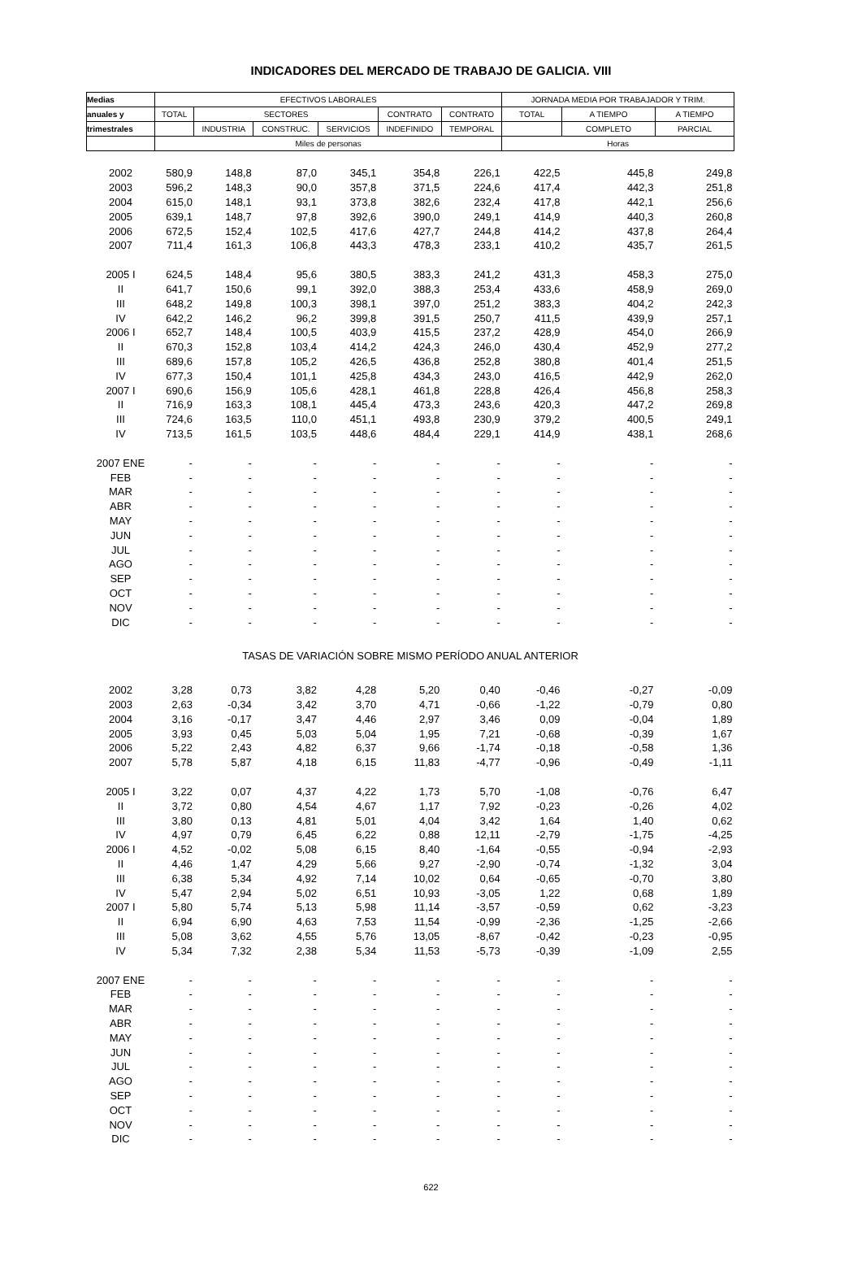INDICADORES DEL MERCADO DE TRABAJO DE GALICIA. VIII
| Medias | EFECTIVOS LABORALES | | | | | | JORNADA MEDIA POR TRABAJADOR Y TRIM. | | |
| --- | --- | --- | --- | --- | --- | --- | --- | --- | --- |
| anuales y | TOTAL | SECTORES | | | CONTRATO | CONTRATO | TOTAL | A TIEMPO | A TIEMPO |
| trimestrales | | INDUSTRIA | CONSTRUC. | SERVICIOS | INDEFINIDO | TEMPORAL | | COMPLETO | PARCIAL |
| | Miles de personas | | | | | | Horas | | |
| 2002 | 580,9 | 148,8 | 87,0 | 345,1 | 354,8 | 226,1 | 422,5 | 445,8 | 249,8 |
| 2003 | 596,2 | 148,3 | 90,0 | 357,8 | 371,5 | 224,6 | 417,4 | 442,3 | 251,8 |
| 2004 | 615,0 | 148,1 | 93,1 | 373,8 | 382,6 | 232,4 | 417,8 | 442,1 | 256,6 |
| 2005 | 639,1 | 148,7 | 97,8 | 392,6 | 390,0 | 249,1 | 414,9 | 440,3 | 260,8 |
| 2006 | 672,5 | 152,4 | 102,5 | 417,6 | 427,7 | 244,8 | 414,2 | 437,8 | 264,4 |
| 2007 | 711,4 | 161,3 | 106,8 | 443,3 | 478,3 | 233,1 | 410,2 | 435,7 | 261,5 |
| 2005 I | 624,5 | 148,4 | 95,6 | 380,5 | 383,3 | 241,2 | 431,3 | 458,3 | 275,0 |
| II | 641,7 | 150,6 | 99,1 | 392,0 | 388,3 | 253,4 | 433,6 | 458,9 | 269,0 |
| III | 648,2 | 149,8 | 100,3 | 398,1 | 397,0 | 251,2 | 383,3 | 404,2 | 242,3 |
| IV | 642,2 | 146,2 | 96,2 | 399,8 | 391,5 | 250,7 | 411,5 | 439,9 | 257,1 |
| 2006 I | 652,7 | 148,4 | 100,5 | 403,9 | 415,5 | 237,2 | 428,9 | 454,0 | 266,9 |
| II | 670,3 | 152,8 | 103,4 | 414,2 | 424,3 | 246,0 | 430,4 | 452,9 | 277,2 |
| III | 689,6 | 157,8 | 105,2 | 426,5 | 436,8 | 252,8 | 380,8 | 401,4 | 251,5 |
| IV | 677,3 | 150,4 | 101,1 | 425,8 | 434,3 | 243,0 | 416,5 | 442,9 | 262,0 |
| 2007 I | 690,6 | 156,9 | 105,6 | 428,1 | 461,8 | 228,8 | 426,4 | 456,8 | 258,3 |
| II | 716,9 | 163,3 | 108,1 | 445,4 | 473,3 | 243,6 | 420,3 | 447,2 | 269,8 |
| III | 724,6 | 163,5 | 110,0 | 451,1 | 493,8 | 230,9 | 379,2 | 400,5 | 249,1 |
| IV | 713,5 | 161,5 | 103,5 | 448,6 | 484,4 | 229,1 | 414,9 | 438,1 | 268,6 |
| 2007 ENE | - | - | - | - | - | - | - | - | - |
| FEB | - | - | - | - | - | - | - | - | - |
| MAR | - | - | - | - | - | - | - | - | - |
| ABR | - | - | - | - | - | - | - | - | - |
| MAY | - | - | - | - | - | - | - | - | - |
| JUN | - | - | - | - | - | - | - | - | - |
| JUL | - | - | - | - | - | - | - | - | - |
| AGO | - | - | - | - | - | - | - | - | - |
| SEP | - | - | - | - | - | - | - | - | - |
| OCT | - | - | - | - | - | - | - | - | - |
| NOV | - | - | - | - | - | - | - | - | - |
| DIC | - | - | - | - | - | - | - | - | - |
| TASAS DE VARIACIÓN SOBRE MISMO PERÍODO ANUAL ANTERIOR | | | | | | | | | |
| 2002 | 3,28 | 0,73 | 3,82 | 4,28 | 5,20 | 0,40 | -0,46 | -0,27 | -0,09 |
| 2003 | 2,63 | -0,34 | 3,42 | 3,70 | 4,71 | -0,66 | -1,22 | -0,79 | 0,80 |
| 2004 | 3,16 | -0,17 | 3,47 | 4,46 | 2,97 | 3,46 | 0,09 | -0,04 | 1,89 |
| 2005 | 3,93 | 0,45 | 5,03 | 5,04 | 1,95 | 7,21 | -0,68 | -0,39 | 1,67 |
| 2006 | 5,22 | 2,43 | 4,82 | 6,37 | 9,66 | -1,74 | -0,18 | -0,58 | 1,36 |
| 2007 | 5,78 | 5,87 | 4,18 | 6,15 | 11,83 | -4,77 | -0,96 | -0,49 | -1,11 |
| 2005 I | 3,22 | 0,07 | 4,37 | 4,22 | 1,73 | 5,70 | -1,08 | -0,76 | 6,47 |
| II | 3,72 | 0,80 | 4,54 | 4,67 | 1,17 | 7,92 | -0,23 | -0,26 | 4,02 |
| III | 3,80 | 0,13 | 4,81 | 5,01 | 4,04 | 3,42 | 1,64 | 1,40 | 0,62 |
| IV | 4,97 | 0,79 | 6,45 | 6,22 | 0,88 | 12,11 | -2,79 | -1,75 | -4,25 |
| 2006 I | 4,52 | -0,02 | 5,08 | 6,15 | 8,40 | -1,64 | -0,55 | -0,94 | -2,93 |
| II | 4,46 | 1,47 | 4,29 | 5,66 | 9,27 | -2,90 | -0,74 | -1,32 | 3,04 |
| III | 6,38 | 5,34 | 4,92 | 7,14 | 10,02 | 0,64 | -0,65 | -0,70 | 3,80 |
| IV | 5,47 | 2,94 | 5,02 | 6,51 | 10,93 | -3,05 | 1,22 | 0,68 | 1,89 |
| 2007 I | 5,80 | 5,74 | 5,13 | 5,98 | 11,14 | -3,57 | -0,59 | 0,62 | -3,23 |
| II | 6,94 | 6,90 | 4,63 | 7,53 | 11,54 | -0,99 | -2,36 | -1,25 | -2,66 |
| III | 5,08 | 3,62 | 4,55 | 5,76 | 13,05 | -8,67 | -0,42 | -0,23 | -0,95 |
| IV | 5,34 | 7,32 | 2,38 | 5,34 | 11,53 | -5,73 | -0,39 | -1,09 | 2,55 |
| 2007 ENE | - | - | - | - | - | - | - | - | - |
| FEB | - | - | - | - | - | - | - | - | - |
| MAR | - | - | - | - | - | - | - | - | - |
| ABR | - | - | - | - | - | - | - | - | - |
| MAY | - | - | - | - | - | - | - | - | - |
| JUN | - | - | - | - | - | - | - | - | - |
| JUL | - | - | - | - | - | - | - | - | - |
| AGO | - | - | - | - | - | - | - | - | - |
| SEP | - | - | - | - | - | - | - | - | - |
| OCT | - | - | - | - | - | - | - | - | - |
| NOV | - | - | - | - | - | - | - | - | - |
| DIC | - | - | - | - | - | - | - | - | - |
622